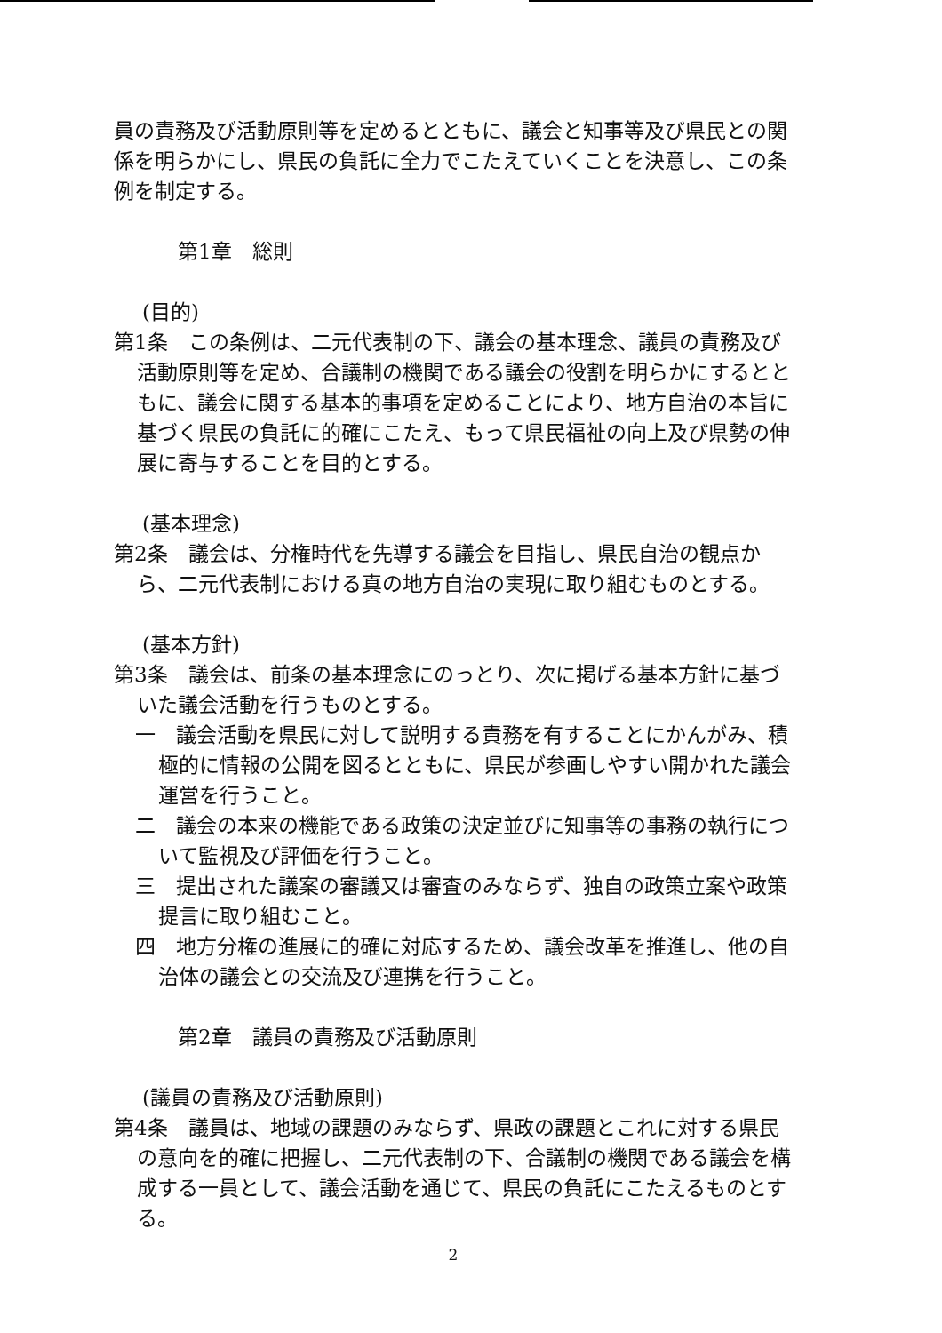員の責務及び活動原則等を定めるとともに、議会と知事等及び県民との関係を明らかにし、県民の負託に全力でこたえていくことを決意し、この条例を制定する。
第1章　総則
(目的)
第1条　この条例は、二元代表制の下、議会の基本理念、議員の責務及び活動原則等を定め、合議制の機関である議会の役割を明らかにするとともに、議会に関する基本的事項を定めることにより、地方自治の本旨に基づく県民の負託に的確にこたえ、もって県民福祉の向上及び県勢の伸展に寄与することを目的とする。
(基本理念)
第2条　議会は、分権時代を先導する議会を目指し、県民自治の観点から、二元代表制における真の地方自治の実現に取り組むものとする。
(基本方針)
第3条　議会は、前条の基本理念にのっとり、次に掲げる基本方針に基づいた議会活動を行うものとする。
一　議会活動を県民に対して説明する責務を有することにかんがみ、積極的に情報の公開を図るとともに、県民が参画しやすい開かれた議会運営を行うこと。
二　議会の本来の機能である政策の決定並びに知事等の事務の執行について監視及び評価を行うこと。
三　提出された議案の審議又は審査のみならず、独自の政策立案や政策提言に取り組むこと。
四　地方分権の進展に的確に対応するため、議会改革を推進し、他の自治体の議会との交流及び連携を行うこと。
第2章　議員の責務及び活動原則
(議員の責務及び活動原則)
第4条　議員は、地域の課題のみならず、県政の課題とこれに対する県民の意向を的確に把握し、二元代表制の下、合議制の機関である議会を構成する一員として、議会活動を通じて、県民の負託にこたえるものとする。
2